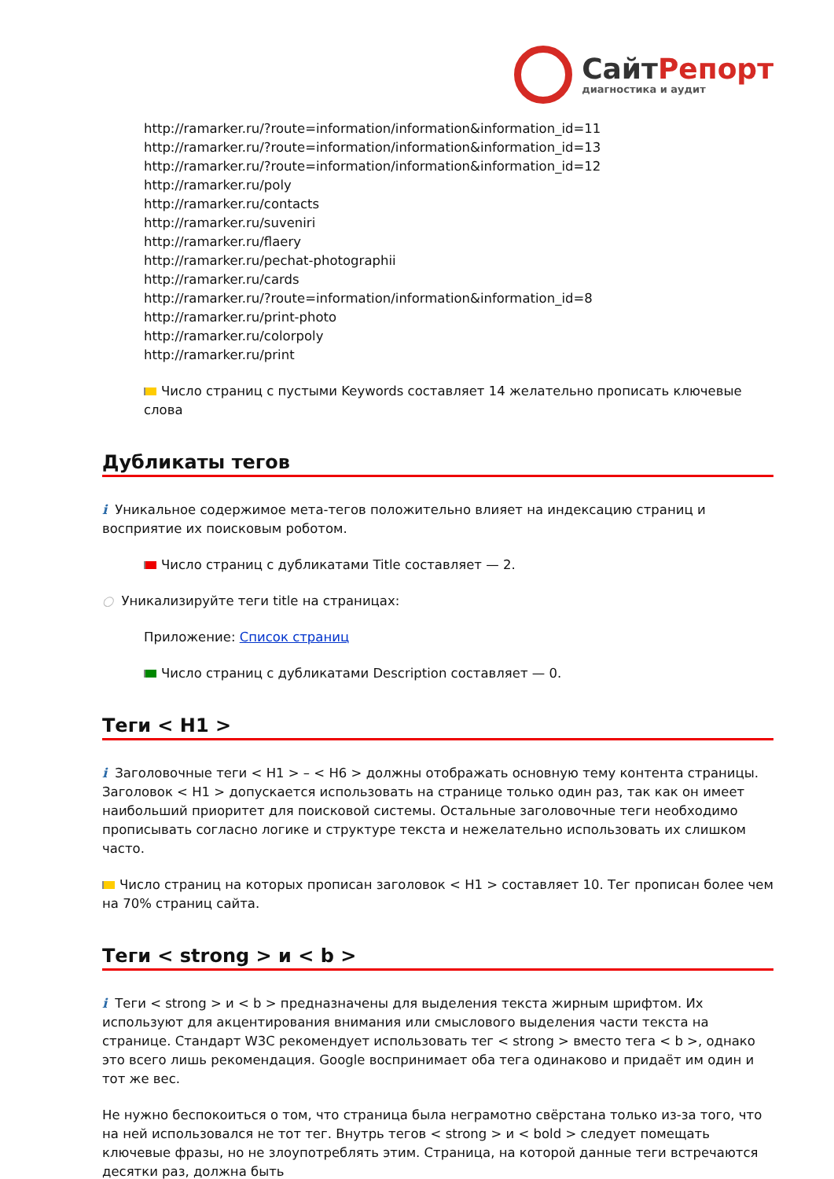СайтРепорт
диагностика и аудит
http://ramarker.ru/?route=information/information&information_id=11
http://ramarker.ru/?route=information/information&information_id=13
http://ramarker.ru/?route=information/information&information_id=12
http://ramarker.ru/poly
http://ramarker.ru/contacts
http://ramarker.ru/suveniri
http://ramarker.ru/flaery
http://ramarker.ru/pechat-photographii
http://ramarker.ru/cards
http://ramarker.ru/?route=information/information&information_id=8
http://ramarker.ru/print-photo
http://ramarker.ru/colorpoly
http://ramarker.ru/print
Число страниц с пустыми Keywords составляет 14 желательно прописать ключевые слова
Дубликаты тегов
i Уникальное содержимое мета-тегов положительно влияет на индексацию страниц и восприятие их поисковым роботом.
Число страниц с дубликатами Title составляет — 2.
○ Уникализируйте теги title на страницах:
Приложение: Список страниц
Число страниц с дубликатами Description составляет — 0.
Теги < H1 >
i Заголовочные теги < H1 > – < H6 > должны отображать основную тему контента страницы. Заголовок < H1 > допускается использовать на странице только один раз, так как он имеет наибольший приоритет для поисковой системы. Остальные заголовочные теги необходимо прописывать согласно логике и структуре текста и нежелательно использовать их слишком часто.
Число страниц на которых прописан заголовок < H1 > составляет 10. Тег прописан более чем на 70% страниц сайта.
Теги < strong > и < b >
i Теги < strong > и < b > предназначены для выделения текста жирным шрифтом. Их используют для акцентирования внимания или смыслового выделения части текста на странице. Стандарт W3C рекомендует использовать тег < strong > вместо тега < b >, однако это всего лишь рекомендация. Google воспринимает оба тега одинаково и придаёт им один и тот же вес.
Не нужно беспокоиться о том, что страница была неграмотно свёрстана только из-за того, что на ней использовался не тот тег. Внутрь тегов < strong > и < bold > следует помещать ключевые фразы, но не злоупотреблять этим. Страница, на которой данные теги встречаются десятки раз, должна быть